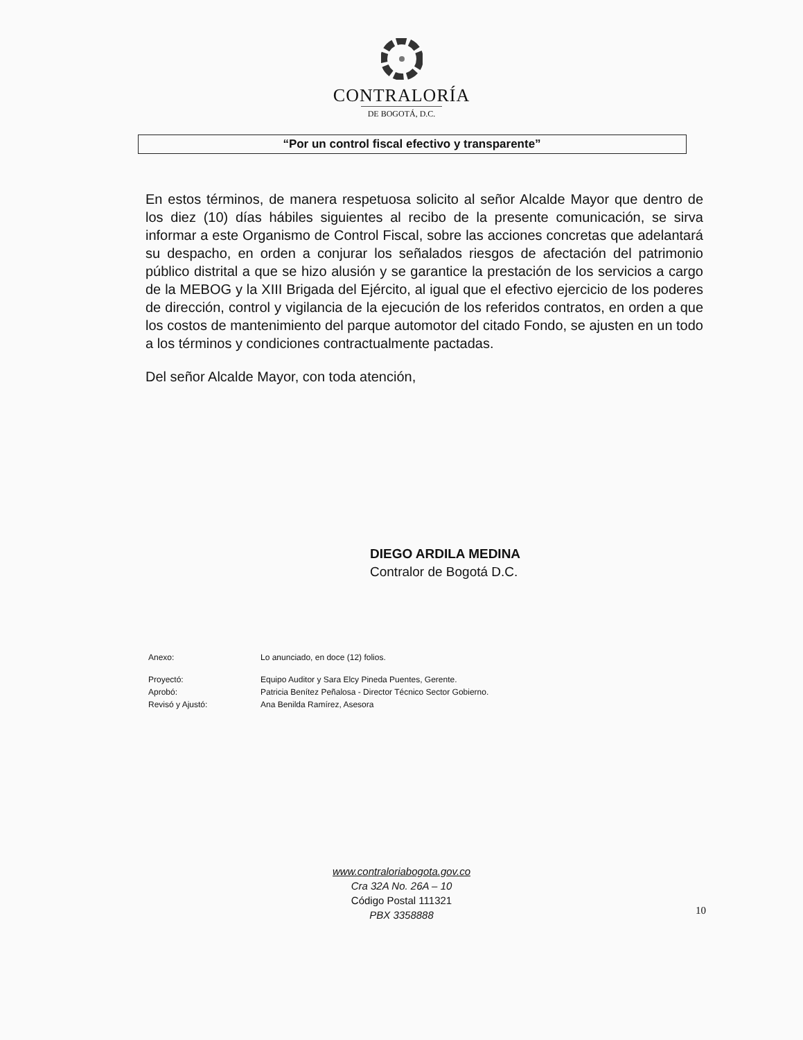CONTRALORÍA
DE BOGOTÁ, D.C.
“Por un control fiscal efectivo y transparente”
En estos términos, de manera respetuosa solicito al señor Alcalde Mayor que dentro de los diez (10) días hábiles siguientes al recibo de la presente comunicación, se sirva informar a este Organismo de Control Fiscal, sobre las acciones concretas que adelantará su despacho, en orden a conjurar los señalados riesgos de afectación del patrimonio público distrital a que se hizo alusión y se garantice la prestación de los servicios a cargo de la MEBOG y la XIII Brigada del Ejército, al igual que el efectivo ejercicio de los poderes de dirección, control y vigilancia de la ejecución de los referidos contratos, en orden a que los costos de mantenimiento del parque automotor del citado Fondo, se ajusten en un todo a los términos y condiciones contractualmente pactadas.
Del señor Alcalde Mayor, con toda atención,
DIEGO ARDILA MEDINA
Contralor de Bogotá D.C.
| Anexo: | Lo anunciado, en doce (12) folios. |
| Proyectó: | Equipo Auditor y Sara Elcy Pineda Puentes, Gerente. |
| Aprobó: | Patricia Benítez Peñalosa - Director Técnico Sector Gobierno. |
| Revisó y Ajustó: | Ana Benilda Ramírez, Asesora |
10
www.contraloriabogota.gov.co
Cra 32A No. 26A – 10
Código Postal 111321
PBX 3358888